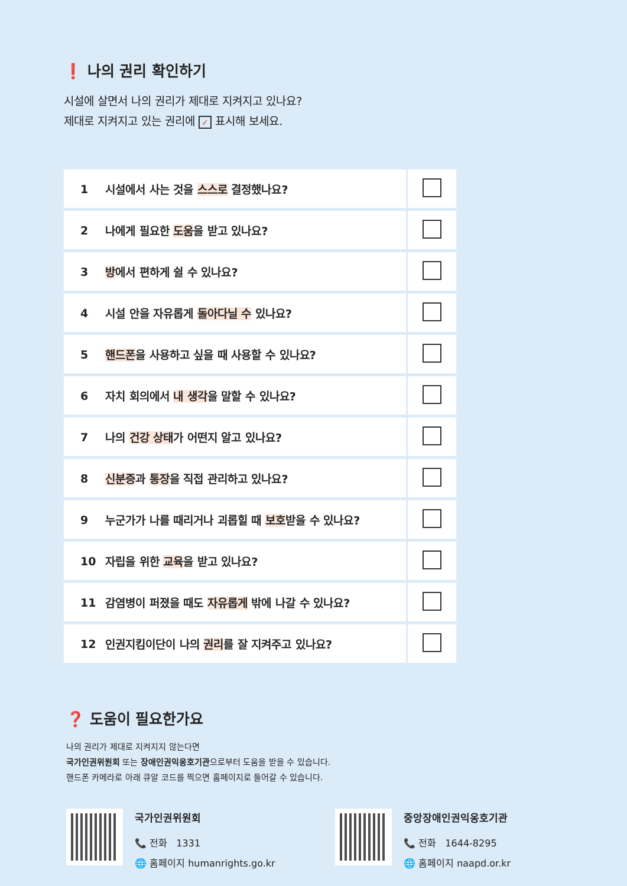❗ 나의 권리 확인하기
시설에 살면서 나의 권리가 제대로 지켜지고 있나요?
제대로 지켜지고 있는 권리에 ✓ 표시해 보세요.
| 1 | 시설에서 사는 것을 스스로 결정했나요? | |
| 2 | 나에게 필요한 도움 을 받고 있나요? | |
| 3 | 방 에서 편하게 쉴 수 있나요? | |
| 4 | 시설 안을 자유롭게 돌아다닐 수 있나요? | |
| 5 | 핸드폰 을 사용하고 싶을 때 사용할 수 있나요? | |
| 6 | 자치 회의에서 내 생각 을 말할 수 있나요? | |
| 7 | 나의 건강 상태 가 어떤지 알고 있나요? | |
| 8 | 신분증 과 통장 을 직접 관리하고 있나요? | |
| 9 | 누군가가 나를 때리거나 괴롭힐 때 보호 받을 수 있나요? | |
| 10 | 자립을 위한 교육 을 받고 있나요? | |
| 11 | 감염병이 퍼졌을 때도 자유롭게 밖에 나갈 수 있나요? | |
| 12 | 인권지킴이단이 나의 권리 를 잘 지켜주고 있나요? | |
❓ 도움이 필요한가요
나의 권리가 제대로 지켜지지 않는다면
국가인권위원회 또는 장애인권익옹호기관으로부터 도움을 받을 수 있습니다.
핸드폰 카메라로 아래 큐알 코드를 찍으면 홈페이지로 들어갈 수 있습니다.
국가인권위원회
📞 전화 1331
🌐 홈페이지 humanrights.go.kr
중앙장애인권익옹호기관
📞 전화 1644-8295
🌐 홈페이지 naapd.or.kr